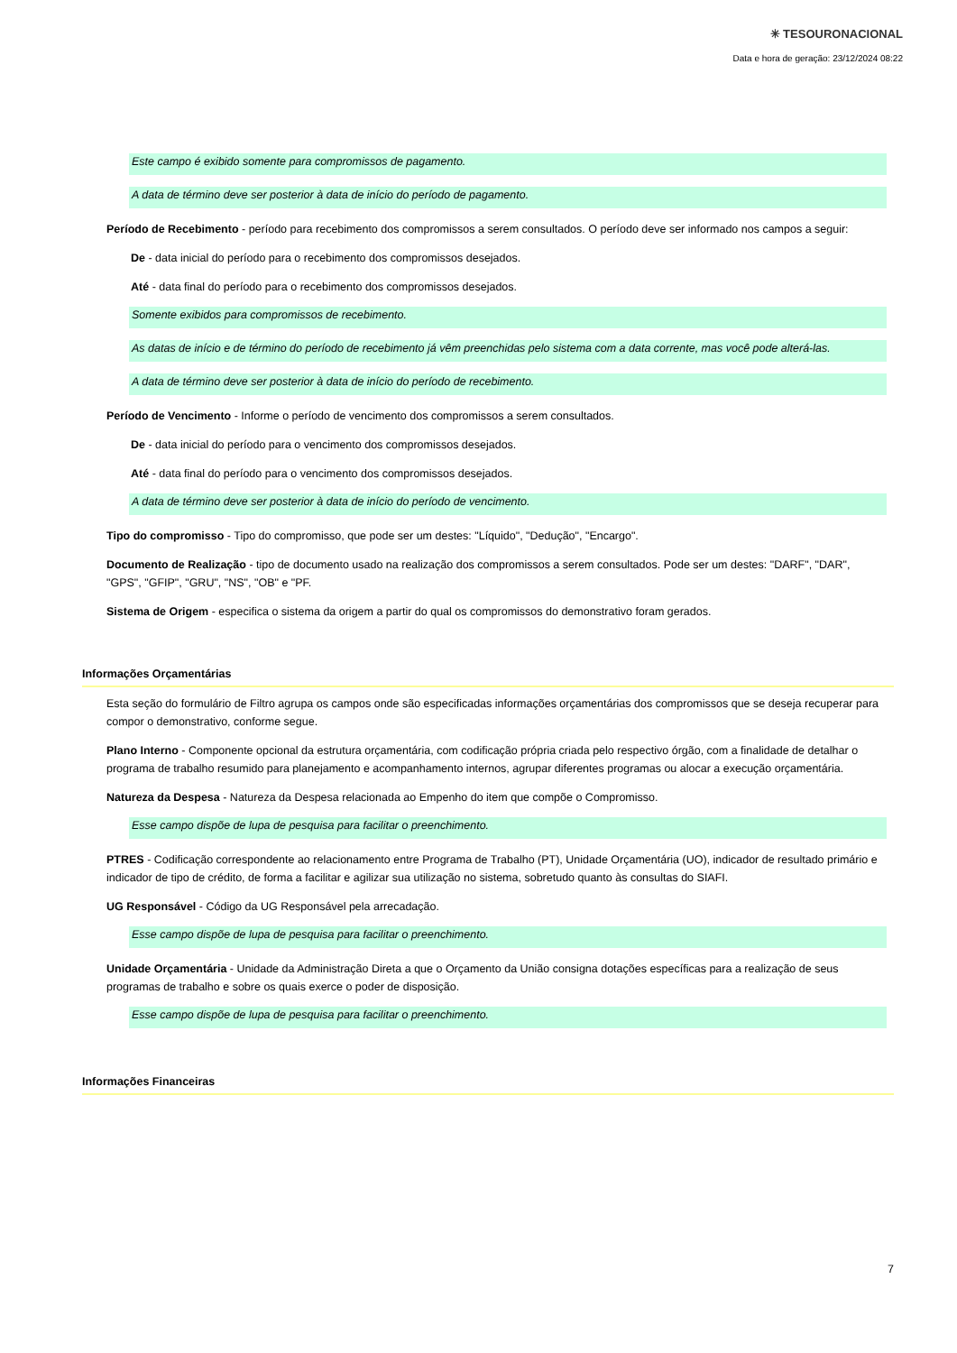✳ TESOURONACIONAL
Data e hora de geração: 23/12/2024 08:22
Este campo é exibido somente para compromissos de pagamento.
A data de término deve ser posterior à data de início do período de pagamento.
Período de Recebimento - período para recebimento dos compromissos a serem consultados. O período deve ser informado nos campos a seguir:
De - data inicial do período para o recebimento dos compromissos desejados.
Até - data final do período para o recebimento dos compromissos desejados.
Somente exibidos para compromissos de recebimento.
As datas de início e de término do período de recebimento já vêm preenchidas pelo sistema com a data corrente, mas você pode alterá-las.
A data de término deve ser posterior à data de início do período de recebimento.
Período de Vencimento - Informe o período de vencimento dos compromissos a serem consultados.
De - data inicial do período para o vencimento dos compromissos desejados.
Até - data final do período para o vencimento dos compromissos desejados.
A data de término deve ser posterior à data de início do período de vencimento.
Tipo do compromisso - Tipo do compromisso, que pode ser um destes: "Líquido", "Dedução", "Encargo".
Documento de Realização - tipo de documento usado na realização dos compromissos a serem consultados. Pode ser um destes: "DARF", "DAR", "GPS", "GFIP", "GRU", "NS", "OB" e "PF.
Sistema de Origem - especifica o sistema da origem a partir do qual os compromissos do demonstrativo foram gerados.
Informações Orçamentárias
Esta seção do formulário de Filtro agrupa os campos onde são especificadas informações orçamentárias dos compromissos que se deseja recuperar para compor o demonstrativo, conforme segue.
Plano Interno - Componente opcional da estrutura orçamentária, com codificação própria criada pelo respectivo órgão, com a finalidade de detalhar o programa de trabalho resumido para planejamento e acompanhamento internos, agrupar diferentes programas ou alocar a execução orçamentária.
Natureza da Despesa - Natureza da Despesa relacionada ao Empenho do item que compõe o Compromisso.
Esse campo dispõe de lupa de pesquisa para facilitar o preenchimento.
PTRES - Codificação correspondente ao relacionamento entre Programa de Trabalho (PT), Unidade Orçamentária (UO), indicador de resultado primário e indicador de tipo de crédito, de forma a facilitar e agilizar sua utilização no sistema, sobretudo quanto às consultas do SIAFI.
UG Responsável - Código da UG Responsável pela arrecadação.
Esse campo dispõe de lupa de pesquisa para facilitar o preenchimento.
Unidade Orçamentária - Unidade da Administração Direta a que o Orçamento da União consigna dotações específicas para a realização de seus programas de trabalho e sobre os quais exerce o poder de disposição.
Esse campo dispõe de lupa de pesquisa para facilitar o preenchimento.
Informações Financeiras
7